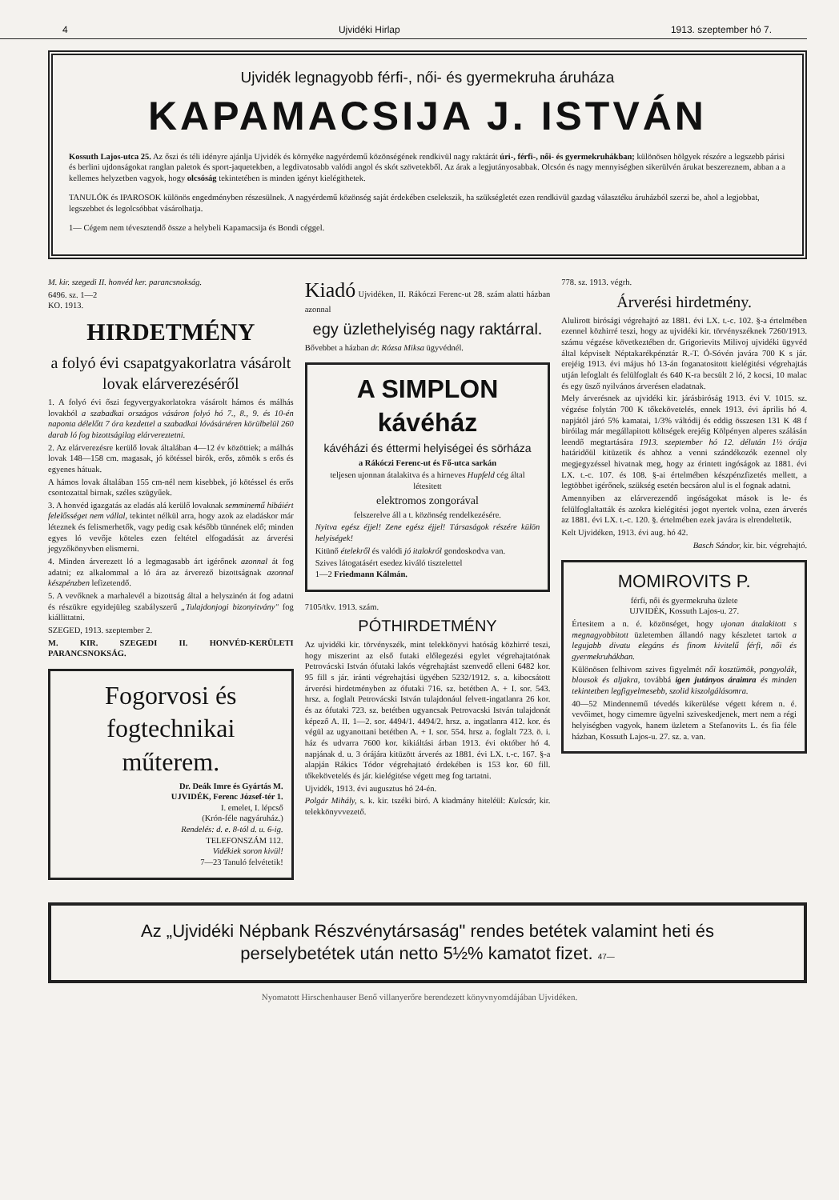4 Ujvidéki Hirlap 1913. szeptember hó 7.
Ujvidék legnagyobb férfi-, női- és gyermekruha áruháza
KAPAMACSIJA J. ISTVÁN
Kossuth Lajos-utca 25. Az őszi és téli idényre ajánlja Ujvidék és környéke nagyérdemű közönségének rendkivül nagy raktárát úri-, férfi-, női- és gyermekruhákban; különösen hölgyek részére a legszebb párisi és berlini ujdonságokat ranglan paletok és sport-jaquetekben, a legdivatosabb valódi angol és skót szövetekből. Az árak a legjutányosabbak. Olcsón és nagy mennyiségben sikerülvén árukat beszereznem, abban a a kellemes helyzetben vagyok, hogy olcsóság tekintetében is minden igényt kielégithetek.
TANULÓK és IPAROSOK különös engedményben részesülnek. A nagyérdemű közönség saját érdekében cselekszik, ha szükségletét ezen rendkivül gazdag választéku áruházból szerzi be, ahol a legjobbat, legszebbet és legolcsóbbat vásárolhatja.
1— Cégem nem tévesztendő össze a helybeli Kapamacsija és Bondi céggel.
M. kir. szegedi II. honvéd ker. parancsnokság.
6496. sz. 1—2
KO. 1913.
HIRDETMÉNY
a folyó évi csapatgyakorlatra vásárolt lovak elárverezéséről
1. A folyó évi őszi fegyvergyakorlatokra vásárolt hámos és málhás lovakból a szabadkai országos vásáron folyó hó 7., 8., 9. és 10-én naponta délelőtt 7 óra kezdettel a szabadkai lóvásártéren körülbelül 260 darab ló fog bizottságilag elárvereztetni.
2. Az elárverezésre kerülő lovak általában 4—12 év közöttiek; a málhás lovak 148—158 cm. magasak, jó kötéssel birók, erős, zömök s erős és egyenes hátuak.
A hámos lovak általában 155 cm-nél nem kisebbek, jó kötéssel és erős csontozattal birnak, széles szügyűek.
3. A honvéd igazgatás az eladás alá kerülő lovaknak semminemű hibáiért felelősséget nem vállal, tekintet nélkül arra, hogy azok az eladáskor már léteznek és felismerhetők, vagy pedig csak később tünnének elő; minden egyes ló vevője köteles ezen feltétel elfogadását az árverési jegyzőkönyvben elismerni.
4. Minden árverezett ló a legmagasabb árt igérőnek azonnal át fog adatni; ez alkalommal a ló ára az árverező bizottságnak azonnal készpénzben lefizetendő.
5. A vevőknek a marhalevél a bizottság által a helyszinén át fog adatni és részükre egyidejüleg szabályszerű „Tulajdonjogi bizonyitvány" fog kiállittatni.
SZEGED, 1913. szeptember 2.
M. KIR. SZEGEDI II. HONVÉD-KERÜLETI PARANCSNOKSÁG.
Fogorvosi és fogtechnikai műterem.
Dr. Deák Imre és Gyártás M.
UJVIDÉK, Ferenc József-tér 1.
I. emelet, I. lépcső
(Krón-féle nagyáruház.)
Rendelés: d. e. 8-tól d. u. 6-ig.
TELEFONSZÁM 112.
Vidékiek soron kivül!
7—23 Tanuló felvétetik!
Kiadó Ujvidéken, II. Rákóczi Ferenc-ut 28. szám alatti házban azonnal
egy üzlethelyiség nagy raktárral.
Bővebbet a házban dr. Rózsa Miksa ügyvédnél.
A SIMPLON kávéház
kávéházi és éttermi helyiségei és sörháza
a Rákóczi Ferenc-ut és Fő-utca sarkán
teljesen ujonnan átalakitva és a hirneves Hupfeld cég által létesitett
elektromos zongorával
felszerelve áll a t. közönség rendelkezésére.
Nyitva egész éjjel! Zene egész éjjel! Társaságok részére külön helyiségek!
Kitünő ételekről és valódi jó italokról gondoskodva van.
Szives látogatásért esedez kiváló tisztelettel
1—2 Friedmann Kálmán.
7105/tkv. 1913. szám.
PÓTHIRDETMÉNY
Az ujvidéki kir. törvényszék, mint telekkönyvi hatóság közhirré teszi, hogy miszerint az első futaki előlegezési egylet végrehajtatónak Petrovácski István ófutaki lakós végrehajtást szenvedő elleni 6482 kor. 95 fill s jár. iránti végrehajtási ügyében 5232/1912. s. a. kibocsátott árverési hirdetményben az ófutaki 716. sz. betétben A. + I. sor. 543. hrsz. a. foglalt Petrovácski István tulajdonául felvett-ingatlanra 26 kor. és az ófutaki 723. sz. betétben ugyancsak Petrovacski István tulajdonát képező A. II. 1—2. sor. 4494/1. 4494/2. hrsz. a. ingatlanra 412. kor. és végül az ugyanottani betétben A. + I. sor. 554. hrsz a. foglalt 723. ö. i. ház és udvarra 7600 kor. kikiáltási árban 1913. évi október hó 4. napjának d. u. 3 órájára kitüzött árverés az 1881. évi LX. t.-c. 167. §-a alapján Rákics Tódor végrehajtató érdekében is 153 kor. 60 fill. tőkekövetelés és jár. kielégitése végett meg fog tartatni.
Ujvidék, 1913. évi augusztus hó 24-én.
Polgár Mihály, s. k. kir. tszéki biró. A kiadmány hiteléül: Kulcsár, kir. telekkönyvvezető.
778. sz. 1913. végrh.
Árverési hirdetmény.
Alulirott birósági végrehajtó az 1881. évi LX. t.-c. 102. §-a értelmében ezennel közhirré teszi, hogy az ujvidéki kir. törvényszéknek 7260/1913. számu végzése következtében dr. Grigorievits Milivoj ujvidéki ügyvéd által képviselt Néptakarékpénztár R.-T. Ó-Sóvén javára 700 K s jár. erejéig 1913. évi május hó 13-án foganatositott kielégitési végrehajtás utján lefoglalt és felülfoglalt és 640 K-ra becsült 2 ló, 2 kocsi, 10 malac és egy üsző nyilvános árverésen eladatnak.
Mely árverésnek az ujvidéki kir. járásbiróság 1913. évi V. 1015. sz. végzése folytán 700 K tőkekövetelés, ennek 1913. évi április hó 4. napjától járó 5% kamatai, 1/3% váltódij és eddig összesen 131 K 48 f biróilag már megállapitott költségek erejéig Kölpényen alperes szálásán leendő megtartására 1913. szeptember hó 12. délután 1½ órája határidőül kitüzetik és ahhoz a venni szándékozók ezennel oly megjegyzéssel hivatnak meg, hogy az érintett ingóságok az 1881. évi LX. t.-c. 107. és 108. §-ai értelmében készpénzfizetés mellett, a legtöbbet igérőnek, szükség esetén becsáron alul is el fognak adatni.
Amennyiben az elárverezendő ingóságokat mások is le- és felülfoglaltatták és azokra kielégitési jogot nyertek volna, ezen árverés az 1881. évi LX. t.-c. 120. §. értelmében ezek javára is elrendeltetik.
Kelt Ujvidéken, 1913. évi aug. hó 42.
Basch Sándor, kir. bir. végrehajtó.
MOMIROVITS P.
férfi, női és gyermekruha üzlete
UJVIDÉK, Kossuth Lajos-u. 27.
Értesitem a n. é. közönséget, hogy ujonan átalakitott s megnagyobbitott üzletemben állandó nagy készletet tartok a legujabb divatu elegáns és finom kivitelű férfi, női és gyermekruhákban.
Különösen felhivom szives figyelmét női kosztümök, pongyolák, blousok és aljakra, továbbá igen jutányos áraimra és minden tekintetben legfigyelmesebb, szolid kiszolgálásomra.
40—52 Mindennemű tévedés kikerülése végett kérem n. é. vevőimet, hogy cimemre ügyelni sziveskedjenek, mert nem a régi helyiségben vagyok, hanem üzletem a Stefanovits L. és fia féle házban, Kossuth Lajos-u. 27. sz. a. van.
Az „Ujvidéki Népbank Részvénytársaság" rendes betétek valamint heti és perselybetétek után netto 5½% kamatot fizet. 47—
Nyomatott Hirschenhauser Benő villanyerőre berendezett könyvnyomdájában Ujvidéken.